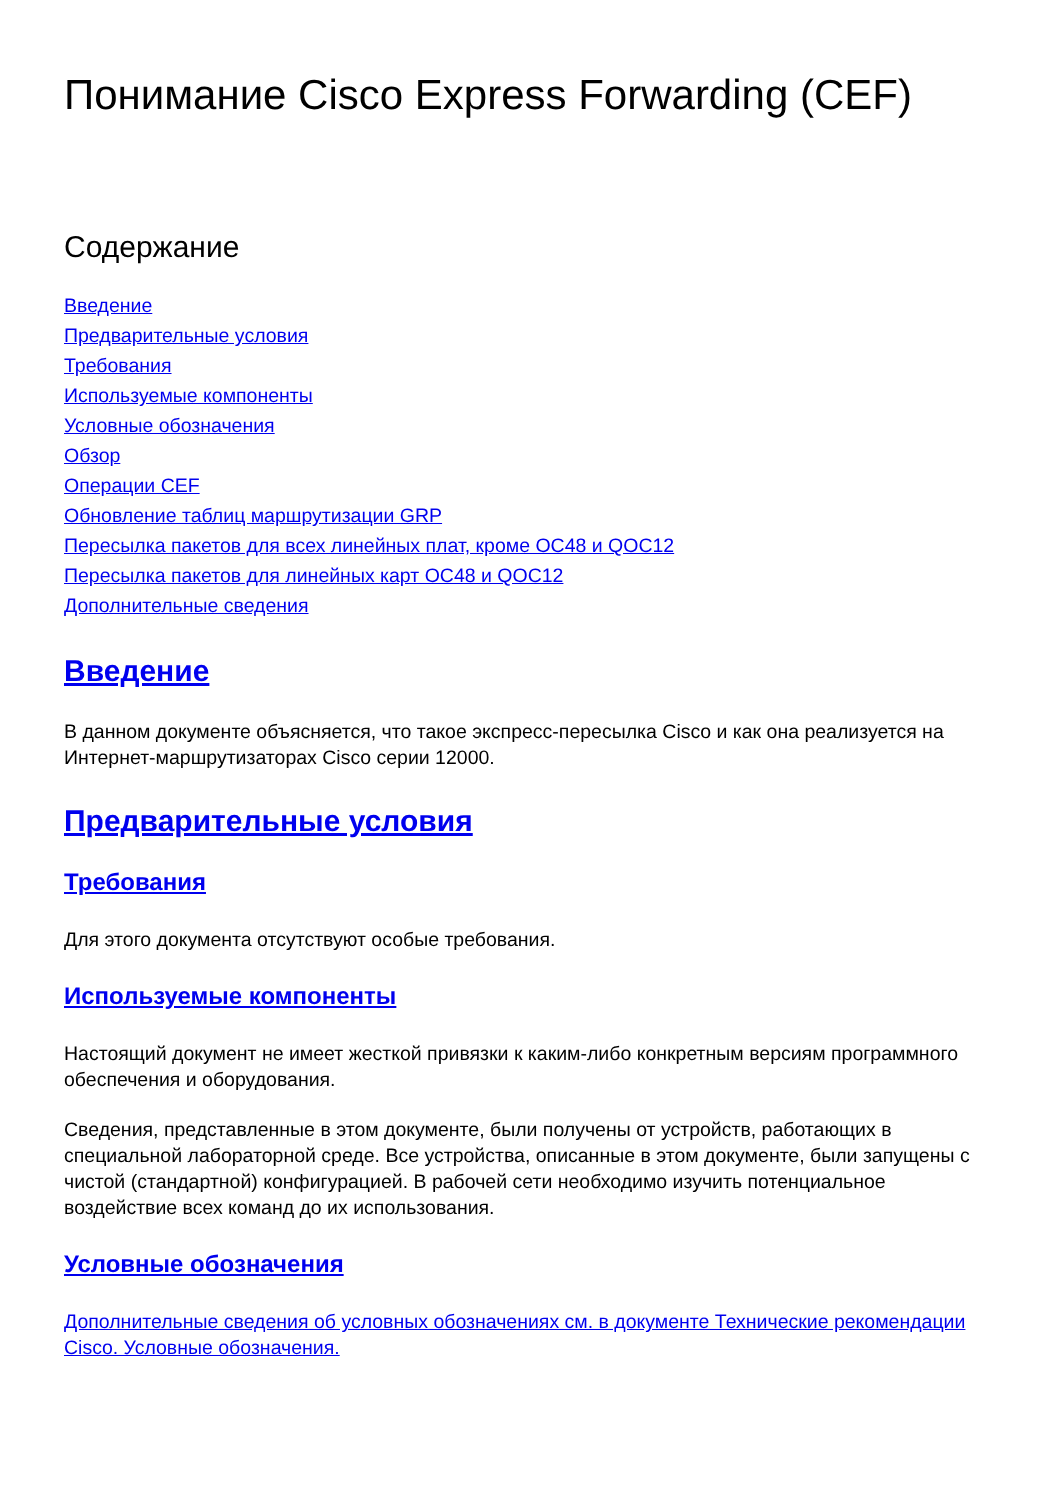Понимание Cisco Express Forwarding (CEF)
Содержание
Введение
Предварительные условия
Требования
Используемые компоненты
Условные обозначения
Обзор
Операции CEF
Обновление таблиц маршрутизации GRP
Пересылка пакетов для всех линейных плат, кроме OC48 и QOC12
Пересылка пакетов для линейных карт OC48 и QOC12
Дополнительные сведения
Введение
В данном документе объясняется, что такое экспресс-пересылка Cisco и как она реализуется на Интернет-маршрутизаторах Cisco серии 12000.
Предварительные условия
Требования
Для этого документа отсутствуют особые требования.
Используемые компоненты
Настоящий документ не имеет жесткой привязки к каким-либо конкретным версиям программного обеспечения и оборудования.
Сведения, представленные в этом документе, были получены от устройств, работающих в специальной лабораторной среде. Все устройства, описанные в этом документе, были запущены с чистой (стандартной) конфигурацией. В рабочей сети необходимо изучить потенциальное воздействие всех команд до их использования.
Условные обозначения
Дополнительные сведения об условных обозначениях см. в документе Технические рекомендации Cisco. Условные обозначения.